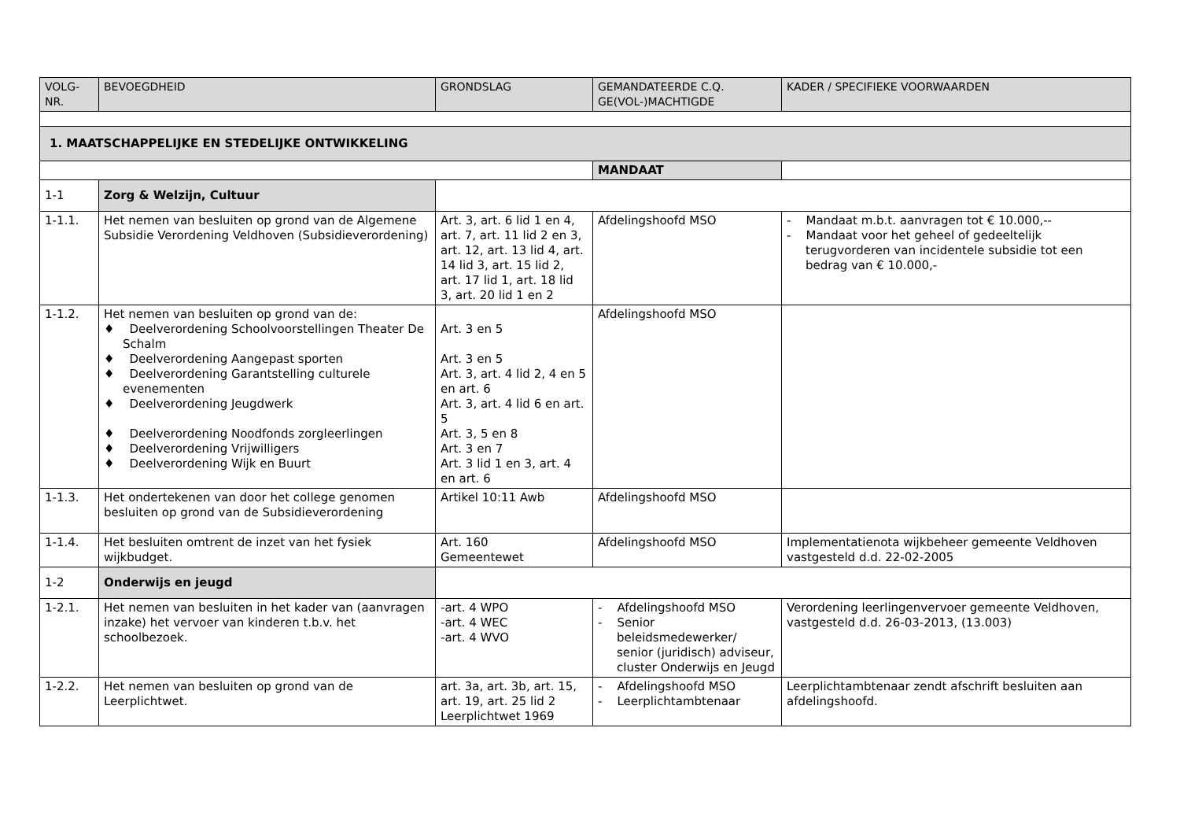| VOLG- NR. | BEVOEGDHEID | GRONDSLAG | GEMANDATEERDE C.Q. GE(VOL-)MACHTIGDE | KADER / SPECIFIEKE VOORWAARDEN |
| --- | --- | --- | --- | --- |
| 1. MAATSCHAPPELIJKE EN STEDELIJKE ONTWIKKELING | | | | |
| | | | MANDAAT | |
| 1-1 | Zorg & Welzijn, Cultuur | | | |
| 1-1.1. | Het nemen van besluiten op grond van de Algemene Subsidie Verordening Veldhoven (Subsidieverordening) | Art. 3, art. 6 lid 1 en 4, art. 7, art. 11 lid 2 en 3, art. 12, art. 13 lid 4, art. 14 lid 3, art. 15 lid 2, art. 17 lid 1, art. 18 lid 3, art. 20 lid 1 en 2 | Afdelingshoofd MSO | - Mandaat m.b.t. aanvragen tot € 10.000,-- - Mandaat voor het geheel of gedeeltelijk terugvorderen van incidentele subsidie tot een bedrag van € 10.000,- |
| 1-1.2. | Het nemen van besluiten op grond van de: ♦ Deelverordening Schoolvoorstellingen Theater De Schalm ♦ Deelverordening Aangepast sporten ♦ Deelverordening Garantstelling culturele evenementen ♦ Deelverordening Jeugdwerk ♦ Deelverordening Noodfonds zorgleerlingen ♦ Deelverordening Vrijwilligers ♦ Deelverordening Wijk en Buurt | Art. 3 en 5 Art. 3 en 5 Art. 3, art. 4 lid 2, 4 en 5 en art. 6 Art. 3, art. 4 lid 6 en art. 5 Art. 3, 5 en 8 Art. 3 en 7 Art. 3 lid 1 en 3, art. 4 en art. 6 | Afdelingshoofd MSO | |
| 1-1.3. | Het ondertekenen van door het college genomen besluiten op grond van de Subsidieverordening | Artikel 10:11 Awb | Afdelingshoofd MSO | |
| 1-1.4. | Het besluiten omtrent de inzet van het fysiek wijkbudget. | Art. 160 Gemeentewet | Afdelingshoofd MSO | Implementatienota wijkbeheer gemeente Veldhoven vastgesteld d.d. 22-02-2005 |
| 1-2 | Onderwijs en jeugd | | | |
| 1-2.1. | Het nemen van besluiten in het kader van (aanvragen inzake) het vervoer van kinderen t.b.v. het schoolbezoek. | -art. 4 WPO -art. 4 WEC -art. 4 WVO | - Afdelingshoofd MSO - Senior beleidsmedewerker/ senior (juridisch) adviseur, cluster Onderwijs en Jeugd | Verordening leerlingenvervoer gemeente Veldhoven, vastgesteld d.d. 26-03-2013, (13.003) |
| 1-2.2. | Het nemen van besluiten op grond van de Leerplichtwet. | art. 3a, art. 3b, art. 15, art. 19, art. 25 lid 2 Leerplichtwet 1969 | - Afdelingshoofd MSO - Leerplichtambtenaar | Leerplichtambtenaar zendt afschrift besluiten aan afdelingshoofd. |